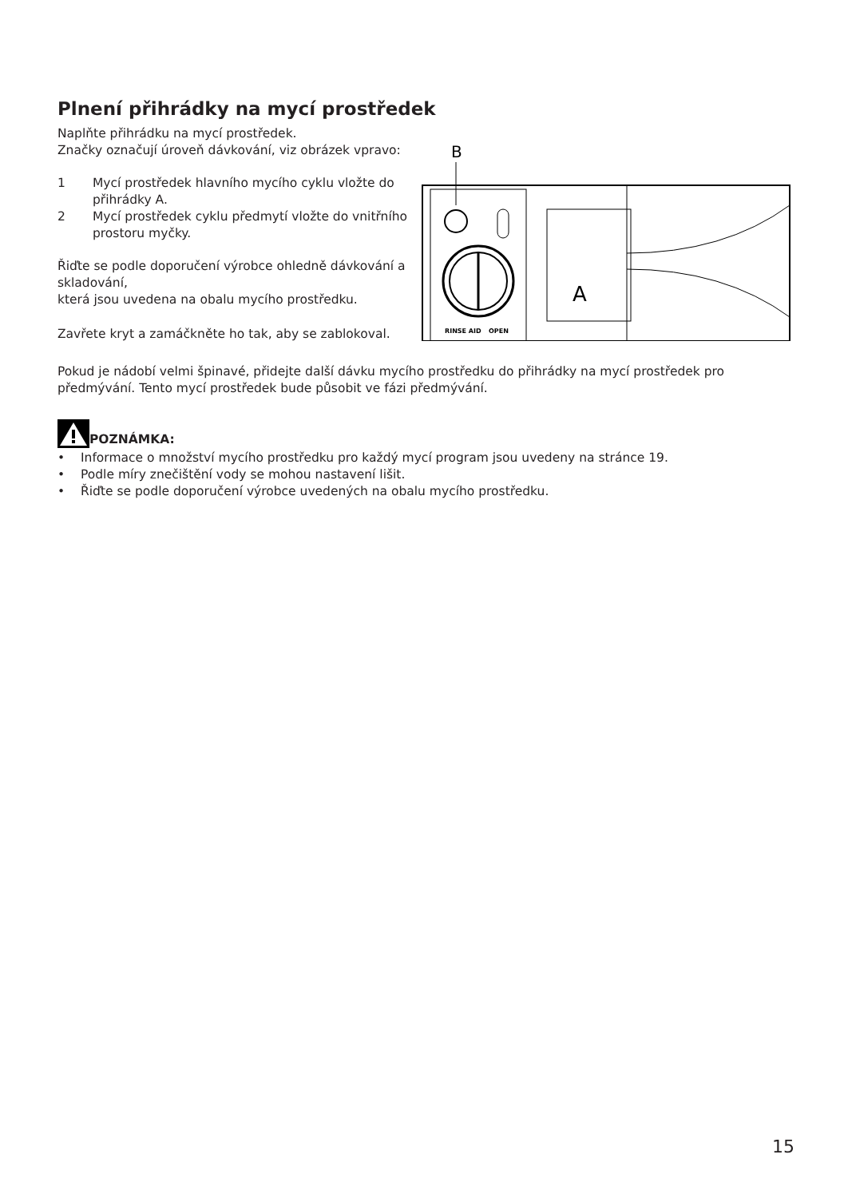Plnení přihrádky na mycí prostředek
Naplňte přihrádku na mycí prostředek.
Značky označují úroveň dávkování, viz obrázek vpravo:
1 Mycí prostředek hlavního mycího cyklu vložte do přihrádky A.
2 Mycí prostředek cyklu předmytí vložte do vnitřního prostoru myčky.
Řiďte se podle doporučení výrobce ohledně dávkování a skladování,
která jsou uvedena na obalu mycího prostředku.
Zavřete kryt a zamáčkněte ho tak, aby se zablokoval.
B
RINSE AID
OPEN
A
Pokud je nádobí velmi špinavé, přidejte další dávku mycího prostředku do přihrádky na mycí prostředek pro předmývání. Tento mycí prostředek bude působit ve fázi předmývání.
POZNÁMKA:
• Informace o množství mycího prostředku pro každý mycí program jsou uvedeny na stránce 19.
• Podle míry znečištění vody se mohou nastavení lišit.
• Řiďte se podle doporučení výrobce uvedených na obalu mycího prostředku.
15